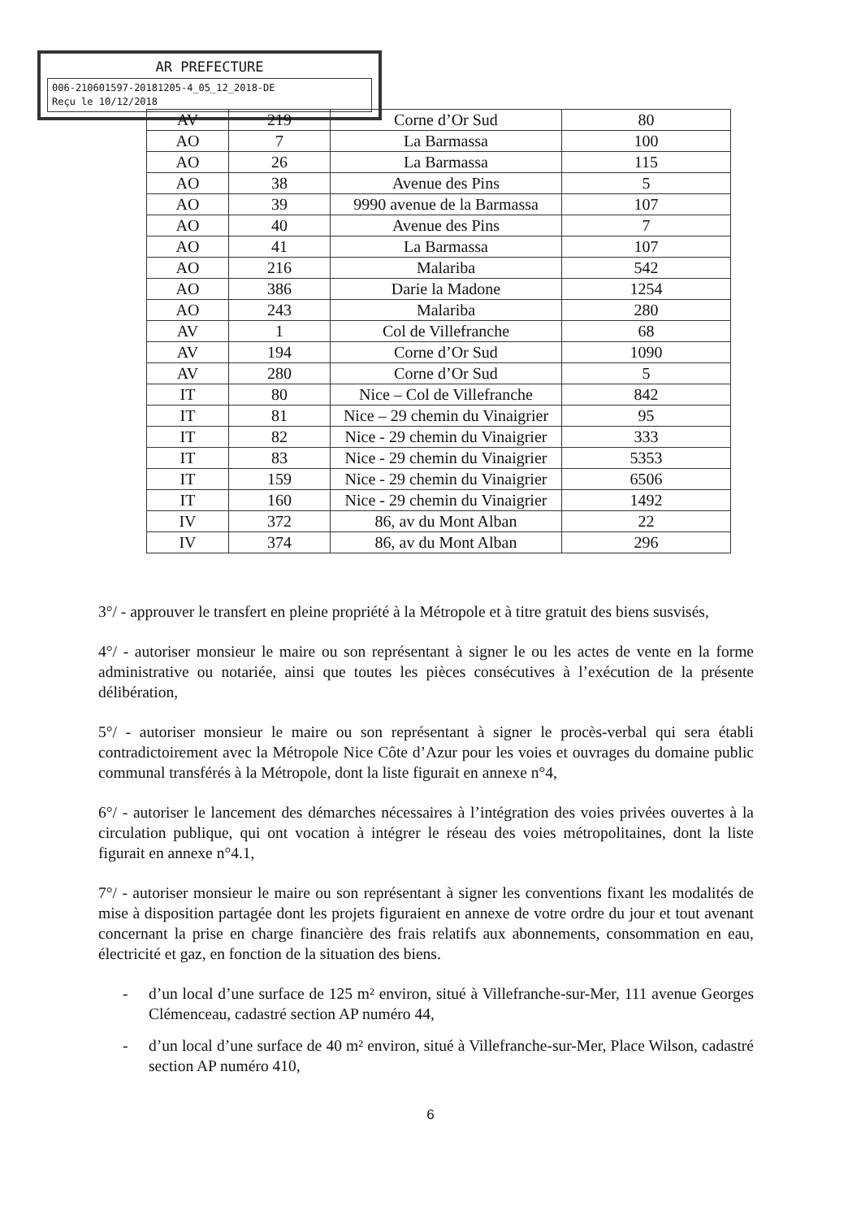AR PREFECTURE
006-210601597-20181205-4_05_12_2018-DE
Reçu le 10/12/2018
| AV | 219 | Corne d’Or Sud | 80 |
| AO | 7 | La Barmassa | 100 |
| AO | 26 | La Barmassa | 115 |
| AO | 38 | Avenue des Pins | 5 |
| AO | 39 | 9990 avenue de la Barmassa | 107 |
| AO | 40 | Avenue des Pins | 7 |
| AO | 41 | La Barmassa | 107 |
| AO | 216 | Malariba | 542 |
| AO | 386 | Darie la Madone | 1254 |
| AO | 243 | Malariba | 280 |
| AV | 1 | Col de Villefranche | 68 |
| AV | 194 | Corne d’Or Sud | 1090 |
| AV | 280 | Corne d’Or Sud | 5 |
| IT | 80 | Nice – Col de Villefranche | 842 |
| IT | 81 | Nice – 29 chemin du Vinaigrier | 95 |
| IT | 82 | Nice - 29 chemin du Vinaigrier | 333 |
| IT | 83 | Nice - 29 chemin du Vinaigrier | 5353 |
| IT | 159 | Nice - 29 chemin du Vinaigrier | 6506 |
| IT | 160 | Nice - 29 chemin du Vinaigrier | 1492 |
| IV | 372 | 86, av du Mont Alban | 22 |
| IV | 374 | 86, av du Mont Alban | 296 |
3°/ - approuver le transfert en pleine propriété à la Métropole et à titre gratuit des biens susvisés,
4°/ - autoriser monsieur le maire ou son représentant à signer le ou les actes de vente en la forme administrative ou notariée, ainsi que toutes les pièces consécutives à l’exécution de la présente délibération,
5°/ - autoriser monsieur le maire ou son représentant à signer le procès-verbal qui sera établi contradictoirement avec la Métropole Nice Côte d’Azur pour les voies et ouvrages du domaine public communal transférés à la Métropole, dont la liste figurait en annexe n°4,
6°/ - autoriser le lancement des démarches nécessaires à l’intégration des voies privées ouvertes à la circulation publique, qui ont vocation à intégrer le réseau des voies métropolitaines, dont la liste figurait en annexe n°4.1,
7°/ - autoriser monsieur le maire ou son représentant à signer les conventions fixant les modalités de mise à disposition partagée dont les projets figuraient en annexe de votre ordre du jour et tout avenant concernant la prise en charge financière des frais relatifs aux abonnements, consommation en eau, électricité et gaz, en fonction de la situation des biens.
- d’un local d’une surface de 125 m² environ, situé à Villefranche-sur-Mer, 111 avenue Georges Clémenceau, cadastré section AP numéro 44,
- d’un local d’une surface de 40 m² environ, situé à Villefranche-sur-Mer, Place Wilson, cadastré section AP numéro 410,
6